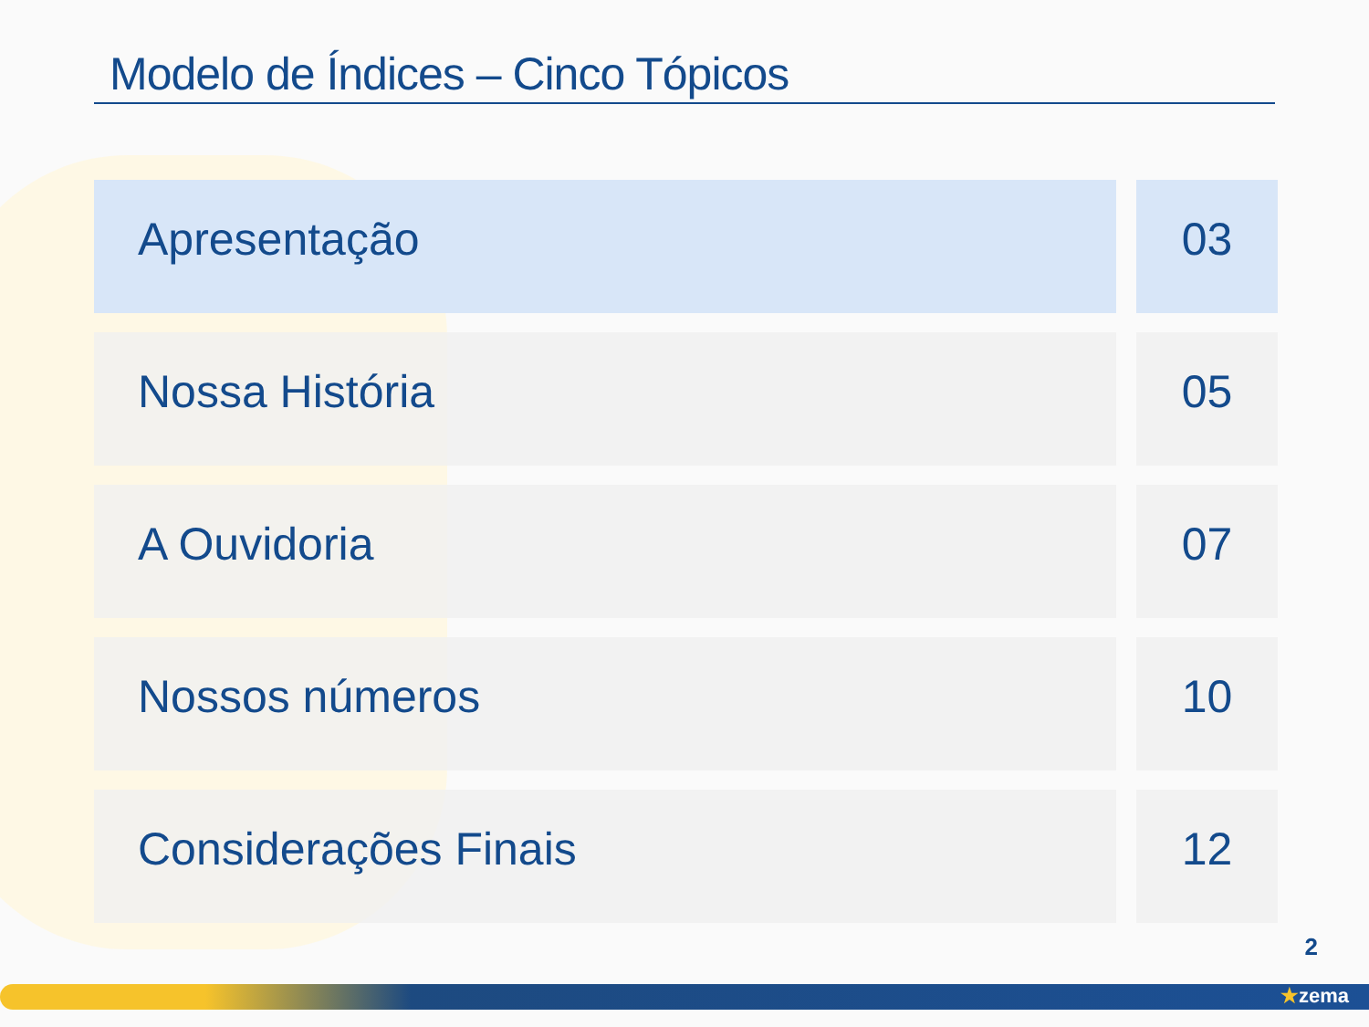Modelo de Índices – Cinco Tópicos
Apresentação 03
Nossa História 05
A Ouvidoria 07
Nossos números 10
Considerações Finais 12
2
★zema